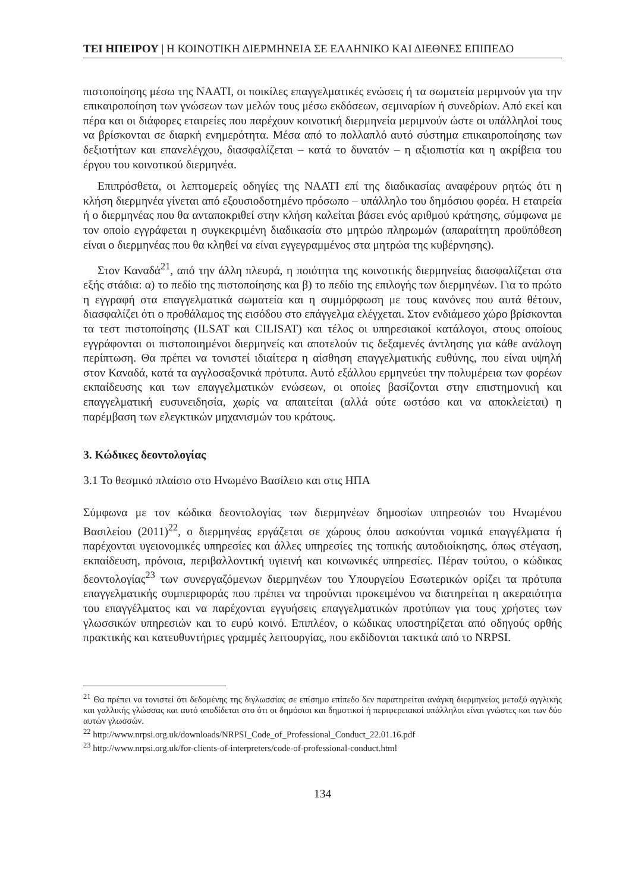ΤΕΙ ΗΠΕΙΡΟΥ | Η ΚΟΙΝΟΤΙΚΗ ΔΙΕΡΜΗΝΕΙΑ ΣΕ ΕΛΛΗΝΙΚΟ ΚΑΙ ΔΙΕΘΝΕΣ ΕΠΙΠΕΔΟ
πιστοποίησης μέσω της NAATI, οι ποικίλες επαγγελματικές ενώσεις ή τα σωματεία μεριμνούν για την επικαιροποίηση των γνώσεων των μελών τους μέσω εκδόσεων, σεμιναρίων ή συνεδρίων. Από εκεί και πέρα και οι διάφορες εταιρείες που παρέχουν κοινοτική διερμηνεία μεριμνούν ώστε οι υπάλληλοί τους να βρίσκονται σε διαρκή ενημερότητα. Μέσα από το πολλαπλό αυτό σύστημα επικαιροποίησης των δεξιοτήτων και επανελέγχου, διασφαλίζεται – κατά το δυνατόν – η αξιοπιστία και η ακρίβεια του έργου του κοινοτικού διερμηνέα.
Επιπρόσθετα, οι λεπτομερείς οδηγίες της NAATI επί της διαδικασίας αναφέρουν ρητώς ότι η κλήση διερμηνέα γίνεται από εξουσιοδοτημένο πρόσωπο – υπάλληλο του δημόσιου φορέα. Η εταιρεία ή ο διερμηνέας που θα ανταποκριθεί στην κλήση καλείται βάσει ενός αριθμού κράτησης, σύμφωνα με τον οποίο εγγράφεται η συγκεκριμένη διαδικασία στο μητρώο πληρωμών (απαραίτητη προϋπόθεση είναι ο διερμηνέας που θα κληθεί να είναι εγγεγραμμένος στα μητρώα της κυβέρνησης).
Στον Καναδά<sup>21</sup>, από την άλλη πλευρά, η ποιότητα της κοινοτικής διερμηνείας διασφαλίζεται στα εξής στάδια: α) το πεδίο της πιστοποίησης και β) το πεδίο της επιλογής των διερμηνέων. Για το πρώτο η εγγραφή στα επαγγελματικά σωματεία και η συμμόρφωση με τους κανόνες που αυτά θέτουν, διασφαλίζει ότι ο προθάλαμος της εισόδου στο επάγγελμα ελέγχεται. Στον ενδιάμεσο χώρο βρίσκονται τα τεστ πιστοποίησης (ILSAT και CILISAT) και τέλος οι υπηρεσιακοί κατάλογοι, στους οποίους εγγράφονται οι πιστοποιημένοι διερμηνείς και αποτελούν τις δεξαμενές άντλησης για κάθε ανάλογη περίπτωση. Θα πρέπει να τονιστεί ιδιαίτερα η αίσθηση επαγγελματικής ευθύνης, που είναι υψηλή στον Καναδά, κατά τα αγγλοσαξονικά πρότυπα. Αυτό εξάλλου ερμηνεύει την πολυμέρεια των φορέων εκπαίδευσης και των επαγγελματικών ενώσεων, οι οποίες βασίζονται στην επιστημονική και επαγγελματική ευσυνειδησία, χωρίς να απαιτείται (αλλά ούτε ωστόσο και να αποκλείεται) η παρέμβαση των ελεγκτικών μηχανισμών του κράτους.
3. Κώδικες δεοντολογίας
3.1 Το θεσμικό πλαίσιο στο Ηνωμένο Βασίλειο και στις ΗΠΑ
Σύμφωνα με τον κώδικα δεοντολογίας των διερμηνέων δημοσίων υπηρεσιών του Ηνωμένου Βασιλείου (2011)<sup>22</sup>, ο διερμηνέας εργάζεται σε χώρους όπου ασκούνται νομικά επαγγέλματα ή παρέχονται υγειονομικές υπηρεσίες και άλλες υπηρεσίες της τοπικής αυτοδιοίκησης, όπως στέγαση, εκπαίδευση, πρόνοια, περιβαλλοντική υγιεινή και κοινωνικές υπηρεσίες. Πέραν τούτου, ο κώδικας δεοντολογίας<sup>23</sup> των συνεργαζόμενων διερμηνέων του Υπουργείου Εσωτερικών ορίζει τα πρότυπα επαγγελματικής συμπεριφοράς που πρέπει να τηρούνται προκειμένου να διατηρείται η ακεραιότητα του επαγγέλματος και να παρέχονται εγγυήσεις επαγγελματικών προτύπων για τους χρήστες των γλωσσικών υπηρεσιών και το ευρύ κοινό. Επιπλέον, ο κώδικας υποστηρίζεται από οδηγούς ορθής πρακτικής και κατευθυντήριες γραμμές λειτουργίας, που εκδίδονται τακτικά από το NRPSI.
<sup>21</sup> Θα πρέπει να τονιστεί ότι δεδομένης της διγλωσσίας σε επίσημο επίπεδο δεν παρατηρείται ανάγκη διερμηνείας μεταξύ αγγλικής και γαλλικής γλώσσας και αυτό αποδίδεται στο ότι οι δημόσιοι και δημοτικοί ή περιφερειακοί υπάλληλοι είναι γνώστες και των δύο αυτών γλωσσών.
<sup>22</sup> http://www.nrpsi.org.uk/downloads/NRPSI_Code_of_Professional_Conduct_22.01.16.pdf
<sup>23</sup> http://www.nrpsi.org.uk/for-clients-of-interpreters/code-of-professional-conduct.html
134